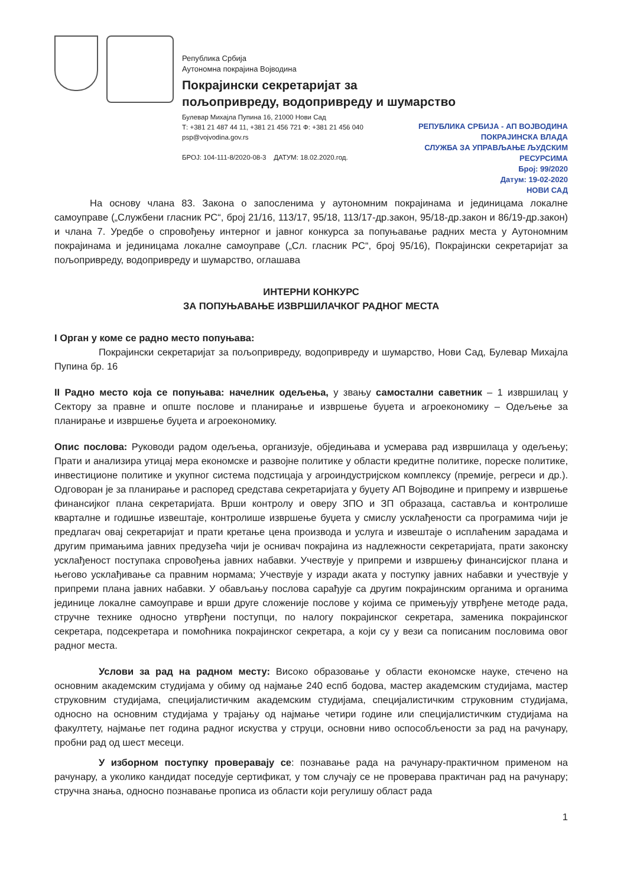Република Србија
Аутономна покрајина Војводина
Покрајински секретаријат за
пољопривреду, водопривреду и шумарство
Булевар Михајла Пупина 16, 21000 Нови Сад
Т: +381 21 487 44 11, +381 21 456 721 Ф: +381 21 456 040
psp@vojvodina.gov.rs
БРОЈ: 104-111-8/2020-08-3 ДАТУМ: 18.02.2020.год.
РЕПУБЛИКА СРБИЈА - АП ВОЈВОДИНА
ПОКРАЈИНСКА ВЛАДА
СЛУЖБА ЗА УПРАВЉАЊЕ ЉУДСКИМ
РЕСУРСИМА
Број: 99/2020
Датум: 19-02-2020
НОВИ САД
На основу члана 83. Закона о запосленима у аутономним покрајинама и јединицама локалне самоуправе („Службени гласник РС“, број 21/16, 113/17, 95/18, 113/17-др.закон, 95/18-др.закон и 86/19-др.закон) и члана 7. Уредбе о спровођењу интерног и јавног конкурса за попуњавање радних места у Аутономним покрајинама и јединицама локалне самоуправе („Сл. гласник РС“, број 95/16), Покрајински секретаријат за пољопривреду, водопривреду и шумарство, оглашава
ИНТЕРНИ КОНКУРС
ЗА ПОПУЊАВАЊЕ ИЗВРШИЛАЧКОГ РАДНОГ МЕСТА
I Орган у коме се радно место попуњава:
Покрајински секретаријат за пољопривреду, водопривреду и шумарство, Нови Сад, Булевар Михајла Пупина бр. 16
II Радно место која се попуњава: начелник одељења, у звању самостални саветник – 1 извршилац у Сектору за правне и опште послове и планирање и извршење буџета и агроекономику – Одељење за планирање и извршење буџета и агроекономику.
Опис послова: Руководи радом одељења, организује, обједињава и усмерава рад извршилаца у одељењу; Прати и анализира утицај мера економске и развојне политике у области кредитне политике, пореске политике, инвестиционе политике и укупног система подстицаја у агроиндустријском комплексу (премије, регреси и др.). Одговоран је за планирање и распоред средстава секретаријата у буџету АП Војводине и припрему и извршење финансијког плана секретаријата. Врши контролу и оверу ЗПО и ЗП образаца, саставља и контролише кварталне и годишње извештаје, контролише извршење буџета у смислу усклађености са програмима чији је предлагач овај секретаријат и прати кретање цена производа и услуга и извештаје о исплаћеним зарадама и другим примањима јавних предузећа чији је оснивач покрајина из надлежности секретаријата, прати законску усклађеност поступака спровођења јавних набавки. Учествује у припреми и извршењу финансијског плана и његово усклађивање са правним нормама; Учествује у изради аката у поступку јавних набавки и учествује у припреми плана јавних набавки. У обављању послова сарађује са другим покрајинским органима и органима јединице локалне самоуправе и врши друге сложеније послове у којима се примењују утврђене методе рада, стручне технике односно утврђени поступци, по налогу покрајинског секретара, заменика покрајинског секретара, подсекретара и помоћника покрајинског секретара, а који су у вези са пописаним пословима овог радног места.
Услови за рад на радном месту: Високо образовање у области економске науке, стечено на основним академским студијама у обиму од најмање 240 еспб бодова, мастер академским студијама, мастер струковним студијама, специјалистичким академским студијама, специјалистичким струковним студијама, односно на основним студијама у трајању од најмање четири године или специјалистичким студијама на факултету, најмање пет година радног искуства у струци, основни ниво оспособљености за рад на рачунару, пробни рад од шест месеци.
У изборном поступку проверавају се: познавање рада на рачунару-практичном применом на рачунару, а уколико кандидат поседује сертификат, у том случају се не проверава практичан рад на рачунару; стручна знања, односно познавање прописа из области који регулишу област рада
1